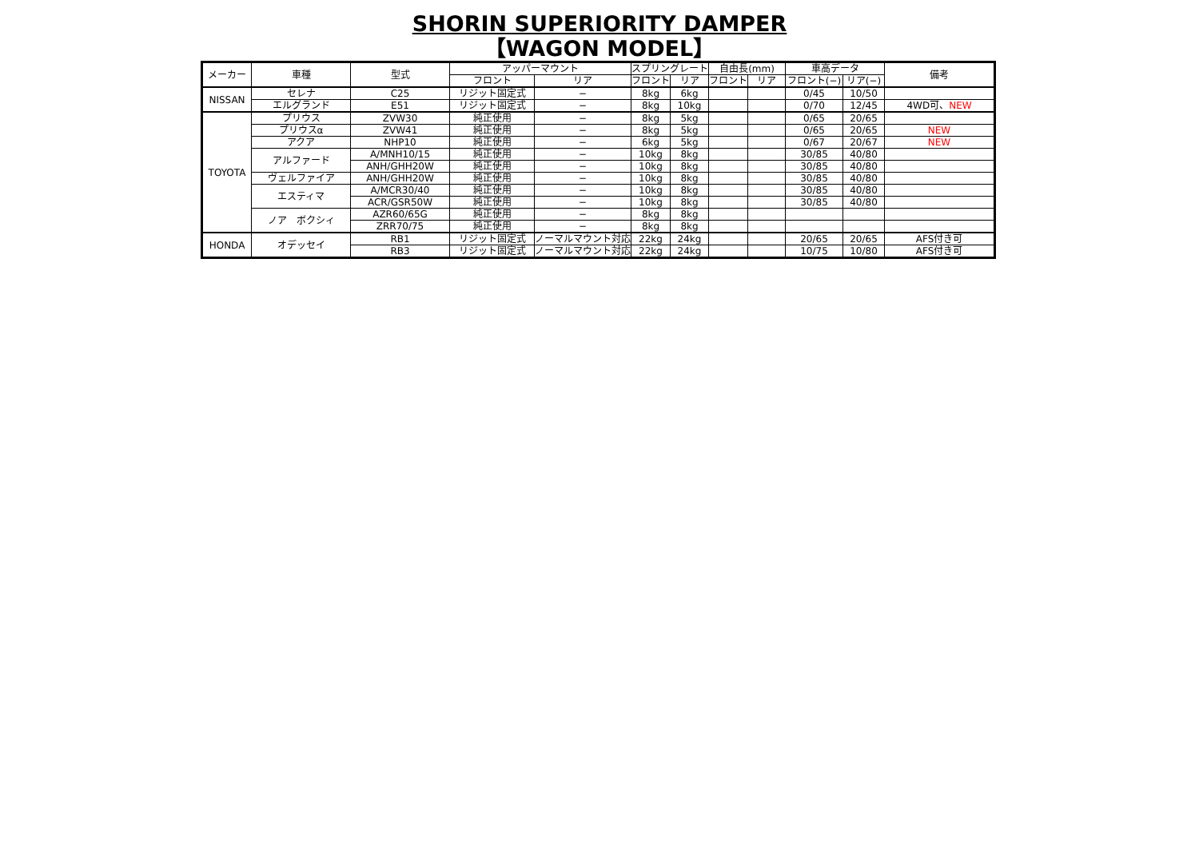SHORIN SUPERIORITY DAMPER
【WAGON MODEL】
| メーカー | 車種 | 型式 | アッパーマウント | | スプリングレート | | 自由長(mm) | | 車高データ | | 備考 |
| --- | --- | --- | --- | --- | --- | --- | --- | --- | --- | --- | --- |
| | | | フロント | リア | フロント | リア | フロント | リア | フロント(−) | リア(−) | |
| NISSAN | セレナ | C25 | リジット固定式 | − | 8kg | 6kg | | | 0/45 | 10/50 | |
| | エルグランド | E51 | リジット固定式 | − | 8kg | 10kg | | | 0/70 | 12/45 | 4WD可、 NEW |
| TOYOTA | プリウス | ZVW30 | 純正使用 | − | 8kg | 5kg | | | 0/65 | 20/65 | |
| | プリウスα | ZVW41 | 純正使用 | − | 8kg | 5kg | | | 0/65 | 20/65 | NEW |
| | アクア | NHP10 | 純正使用 | − | 6kg | 5kg | | | 0/67 | 20/67 | NEW |
| | アルファード | A/MNH10/15 | 純正使用 | − | 10kg | 8kg | | | 30/85 | 40/80 | |
| | | ANH/GHH20W | 純正使用 | − | 10kg | 8kg | | | 30/85 | 40/80 | |
| | ヴェルファイア | ANH/GHH20W | 純正使用 | − | 10kg | 8kg | | | 30/85 | 40/80 | |
| | エスティマ | A/MCR30/40 | 純正使用 | − | 10kg | 8kg | | | 30/85 | 40/80 | |
| | | ACR/GSR50W | 純正使用 | − | 10kg | 8kg | | | 30/85 | 40/80 | |
| | ノア ボクシィ | AZR60/65G | 純正使用 | − | 8kg | 8kg | | | | | |
| | | ZRR70/75 | 純正使用 | − | 8kg | 8kg | | | | | |
| HONDA | オデッセイ | RB1 | リジット固定式 | ノーマルマウント対応 | 22kg | 24kg | | | 20/65 | 20/65 | AFS付き可 |
| | | RB3 | リジット固定式 | ノーマルマウント対応 | 22kg | 24kg | | | 10/75 | 10/80 | AFS付き可 |